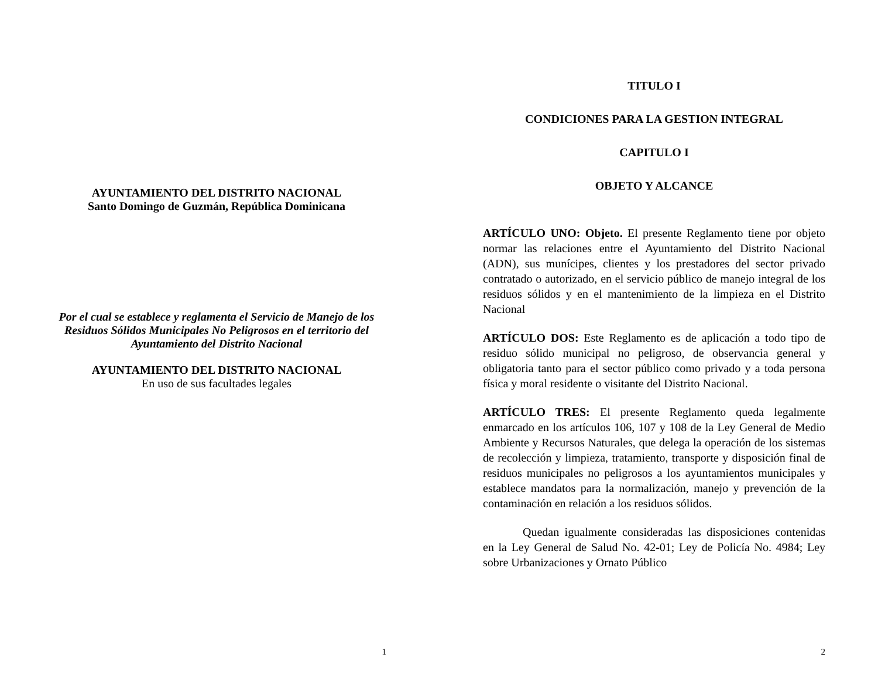AYUNTAMIENTO DEL DISTRITO NACIONAL
Santo Domingo de Guzmán, República Dominicana
Por el cual se establece y reglamenta el Servicio de Manejo de los Residuos Sólidos Municipales No Peligrosos en el territorio del Ayuntamiento del Distrito Nacional
AYUNTAMIENTO DEL DISTRITO NACIONAL
En uso de sus facultades legales
1
TITULO I
CONDICIONES PARA LA GESTION INTEGRAL
CAPITULO I
OBJETO Y ALCANCE
ARTÍCULO UNO: Objeto. El presente Reglamento tiene por objeto normar las relaciones entre el Ayuntamiento del Distrito Nacional (ADN), sus munícipes, clientes y los prestadores del sector privado contratado o autorizado, en el servicio público de manejo integral de los residuos sólidos y en el mantenimiento de la limpieza en el Distrito Nacional
ARTÍCULO DOS: Este Reglamento es de aplicación a todo tipo de residuo sólido municipal no peligroso, de observancia general y obligatoria tanto para el sector público como privado y a toda persona física y moral residente o visitante del Distrito Nacional.
ARTÍCULO TRES: El presente Reglamento queda legalmente enmarcado en los artículos 106, 107 y 108 de la Ley General de Medio Ambiente y Recursos Naturales, que delega la operación de los sistemas de recolección y limpieza, tratamiento, transporte y disposición final de residuos municipales no peligrosos a los ayuntamientos municipales y establece mandatos para la normalización, manejo y prevención de la contaminación en relación a los residuos sólidos.
Quedan igualmente consideradas las disposiciones contenidas en la Ley General de Salud No. 42-01; Ley de Policía No. 4984; Ley sobre Urbanizaciones y Ornato Público
2